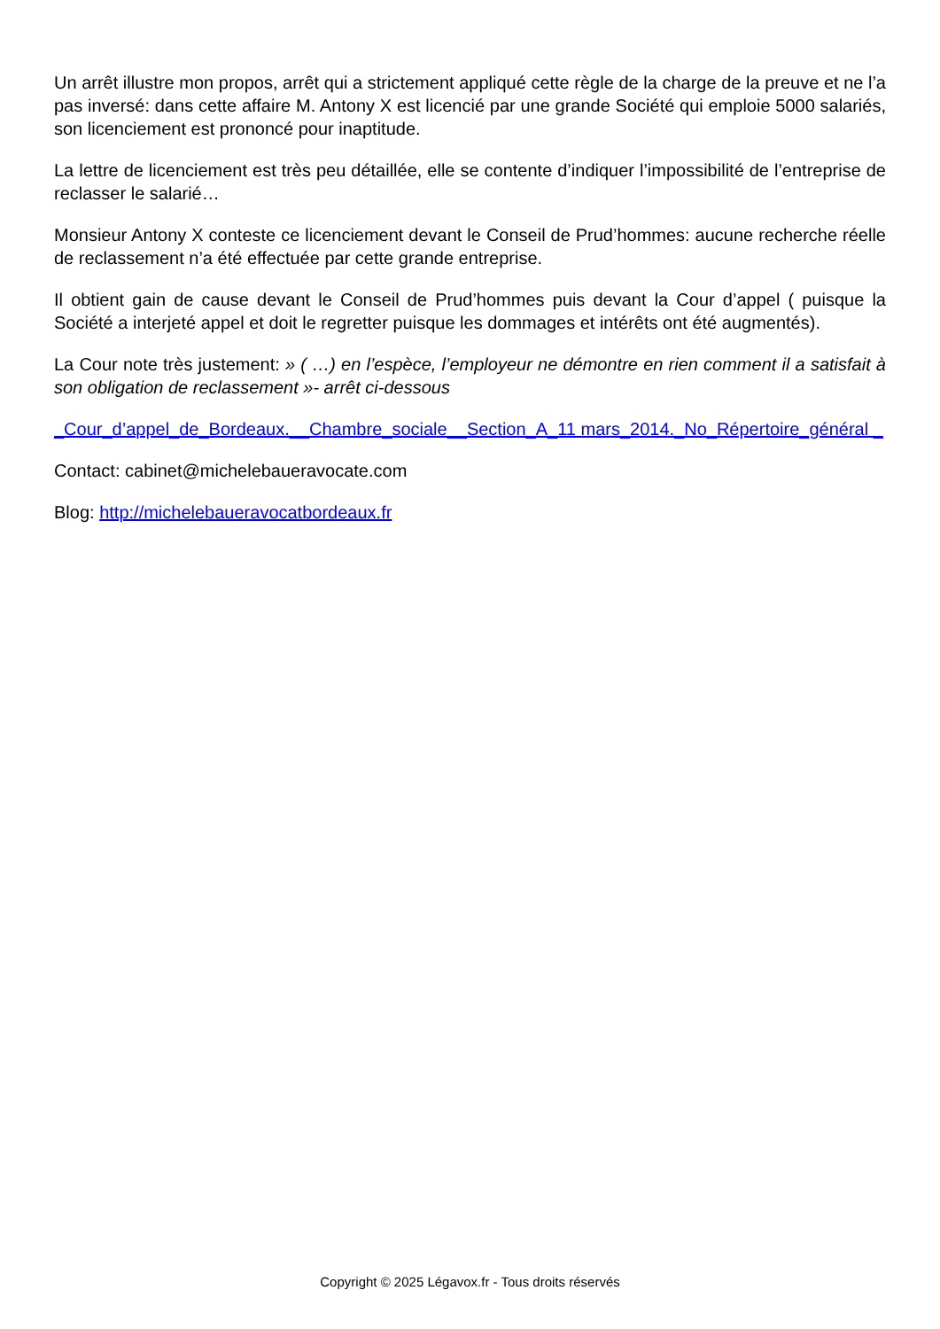Un arrêt illustre mon propos, arrêt qui a strictement appliqué cette règle de la charge de la preuve et ne l’a pas inversé: dans cette affaire M. Antony X est licencié par une grande Société qui emploie 5000 salariés, son licenciement est prononcé pour inaptitude.
La lettre de licenciement est très peu détaillée, elle se contente d’indiquer l’impossibilité de l’entreprise de reclasser le salarié…
Monsieur Antony X conteste ce licenciement devant le Conseil de Prud’hommes: aucune recherche réelle de reclassement n’a été effectuée par cette grande entreprise.
Il obtient gain de cause devant le Conseil de Prud’hommes puis devant la Cour d’appel ( puisque la Société a interjeté appel et doit le regretter puisque les dommages et intérêts ont été augmentés).
La Cour note très justement: » ( …) en l’espèce, l’employeur ne démontre en rien comment il a satisfait à son obligation de reclassement »- arrêt ci-dessous
_Cour_d’appel_de_Bordeaux.__Chambre_sociale__Section_A_11 mars_2014._No_Répertoire_général _
Contact: cabinet@michelebaueravocate.com
Blog: http://michelebaueravocatbordeaux.fr
Copyright © 2025 Légavox.fr - Tous droits réservés